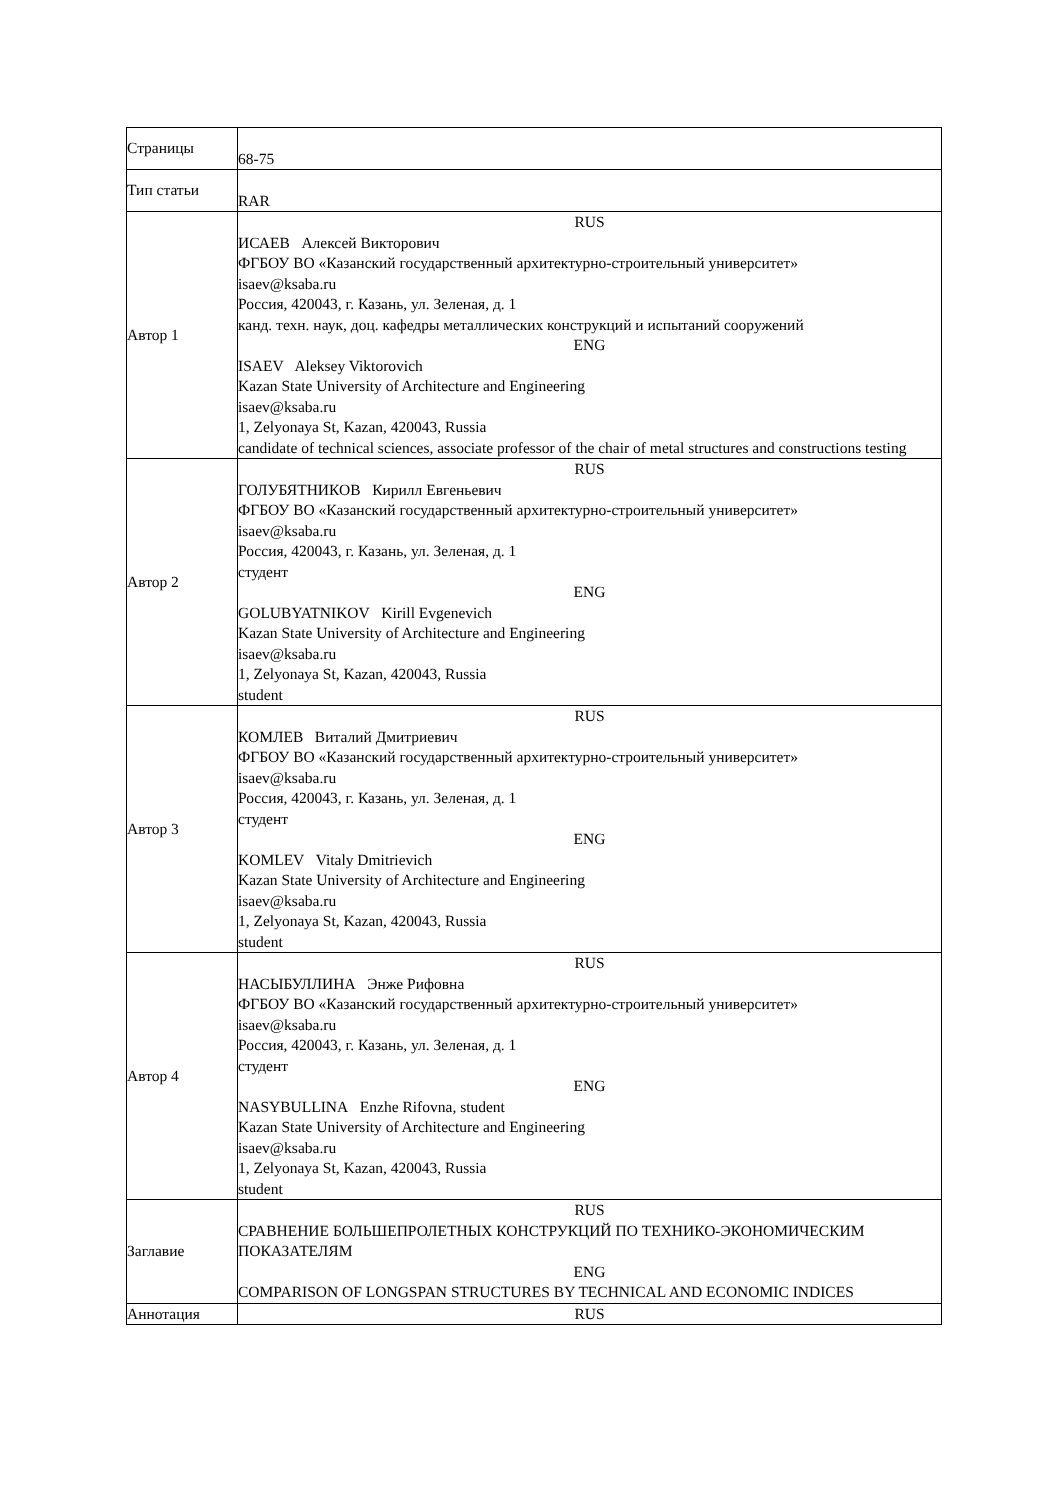| Страницы | 68-75 |
| Тип статьи | RAR |
| Автор 1 | RUS ИСАЕВ Алексей Викторович ФГБОУ ВО «Казанский государственный архитектурно-строительный университет» isaev@ksaba.ru Россия, 420043, г. Казань, ул. Зеленая, д. 1 канд. техн. наук, доц. кафедры металлических конструкций и испытаний сооружений ENG ISAEV Aleksey Viktorovich Kazan State University of Architecture and Engineering isaev@ksaba.ru 1, Zelyonaya St, Kazan, 420043, Russia candidate of technical sciences, associate professor of the chair of metal structures and constructions testing |
| Автор 2 | RUS ГОЛУБЯТНИКОВ Кирилл Евгеньевич ФГБОУ ВО «Казанский государственный архитектурно-строительный университет» isaev@ksaba.ru Россия, 420043, г. Казань, ул. Зеленая, д. 1 студент ENG GOLUBYATNIKOV Kirill Evgenevich Kazan State University of Architecture and Engineering isaev@ksaba.ru 1, Zelyonaya St, Kazan, 420043, Russia student |
| Автор 3 | RUS КОМЛЕВ Виталий Дмитриевич ФГБОУ ВО «Казанский государственный архитектурно-строительный университет» isaev@ksaba.ru Россия, 420043, г. Казань, ул. Зеленая, д. 1 студент ENG KOMLEV Vitaly Dmitrievich Kazan State University of Architecture and Engineering isaev@ksaba.ru 1, Zelyonaya St, Kazan, 420043, Russia student |
| Автор 4 | RUS НАСЫБУЛЛИНА Энже Рифовна ФГБОУ ВО «Казанский государственный архитектурно-строительный университет» isaev@ksaba.ru Россия, 420043, г. Казань, ул. Зеленая, д. 1 студент ENG NASYBULLINA Enzhe Rifovna, student Kazan State University of Architecture and Engineering isaev@ksaba.ru 1, Zelyonaya St, Kazan, 420043, Russia student |
| Заглавие | RUS СРАВНЕНИЕ БОЛЬШЕПРОЛЕТНЫХ КОНСТРУКЦИЙ ПО ТЕХНИКО-ЭКОНОМИЧЕСКИМ ПОКАЗАТЕЛЯМ ENG COMPARISON OF LONGSPAN STRUCTURES BY TECHNICAL AND ECONOMIC INDICES |
| Аннотация | RUS |